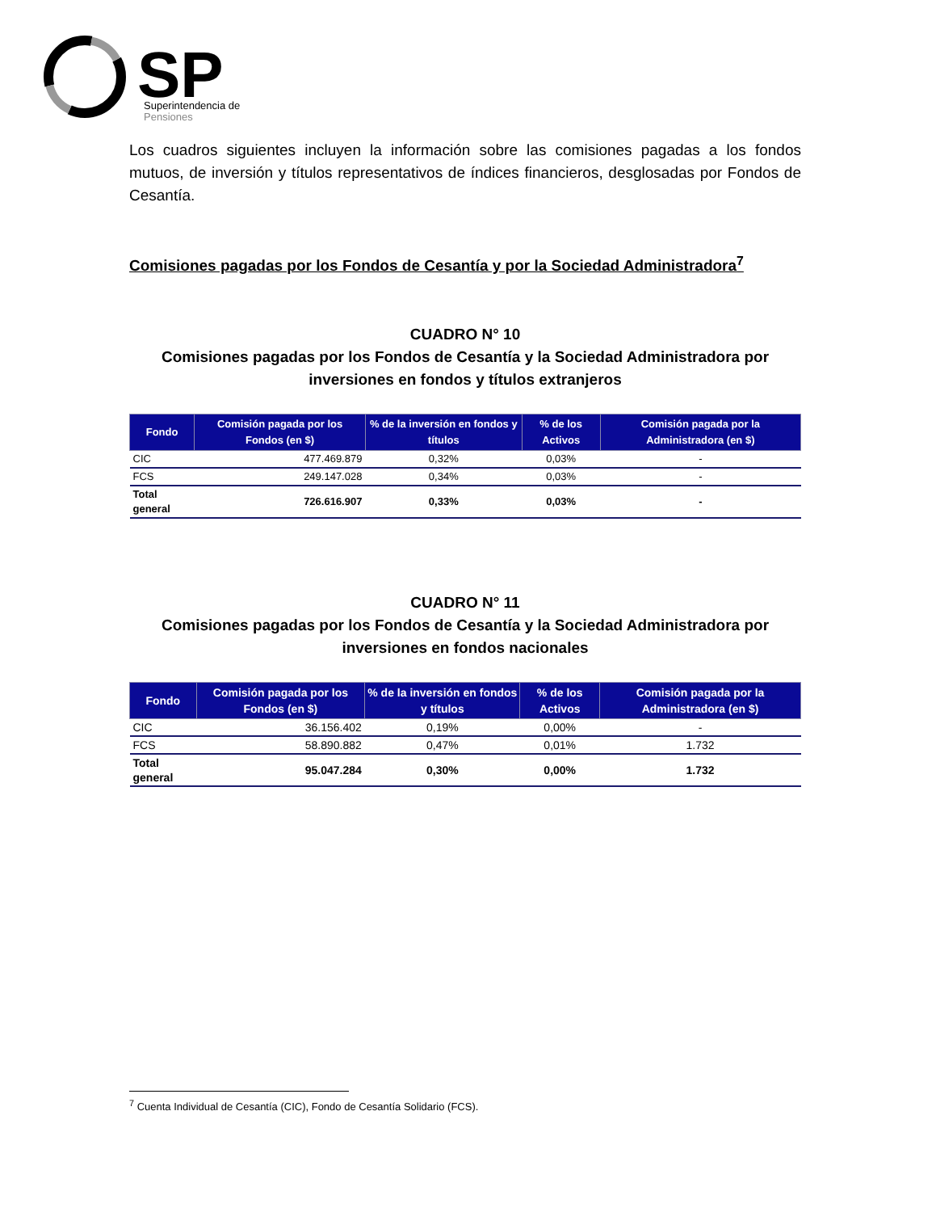SP
Superintendencia de
Pensiones
Los cuadros siguientes incluyen la información sobre las comisiones pagadas a los fondos mutuos, de inversión y títulos representativos de índices financieros, desglosadas por Fondos de Cesantía.
Comisiones pagadas por los Fondos de Cesantía y por la Sociedad Administradora<sup>7</sup>
CUADRO N° 10
Comisiones pagadas por los Fondos de Cesantía y la Sociedad Administradora por inversiones en fondos y títulos extranjeros
| Fondo | Comisión pagada por los Fondos (en $) | % de la inversión en fondos y títulos | % de los Activos | Comisión pagada por la Administradora (en $) |
| --- | --- | --- | --- | --- |
| CIC | 477.469.879 | 0,32% | 0,03% | - |
| FCS | 249.147.028 | 0,34% | 0,03% | - |
| Total general | 726.616.907 | 0,33% | 0,03% | - |
CUADRO N° 11
Comisiones pagadas por los Fondos de Cesantía y la Sociedad Administradora por inversiones en fondos nacionales
| Fondo | Comisión pagada por los Fondos (en $) | % de la inversión en fondos y títulos | % de los Activos | Comisión pagada por la Administradora (en $) |
| --- | --- | --- | --- | --- |
| CIC | 36.156.402 | 0,19% | 0,00% | - |
| FCS | 58.890.882 | 0,47% | 0,01% | 1.732 |
| Total general | 95.047.284 | 0,30% | 0,00% | 1.732 |
<sup>7</sup> Cuenta Individual de Cesantía (CIC), Fondo de Cesantía Solidario (FCS).